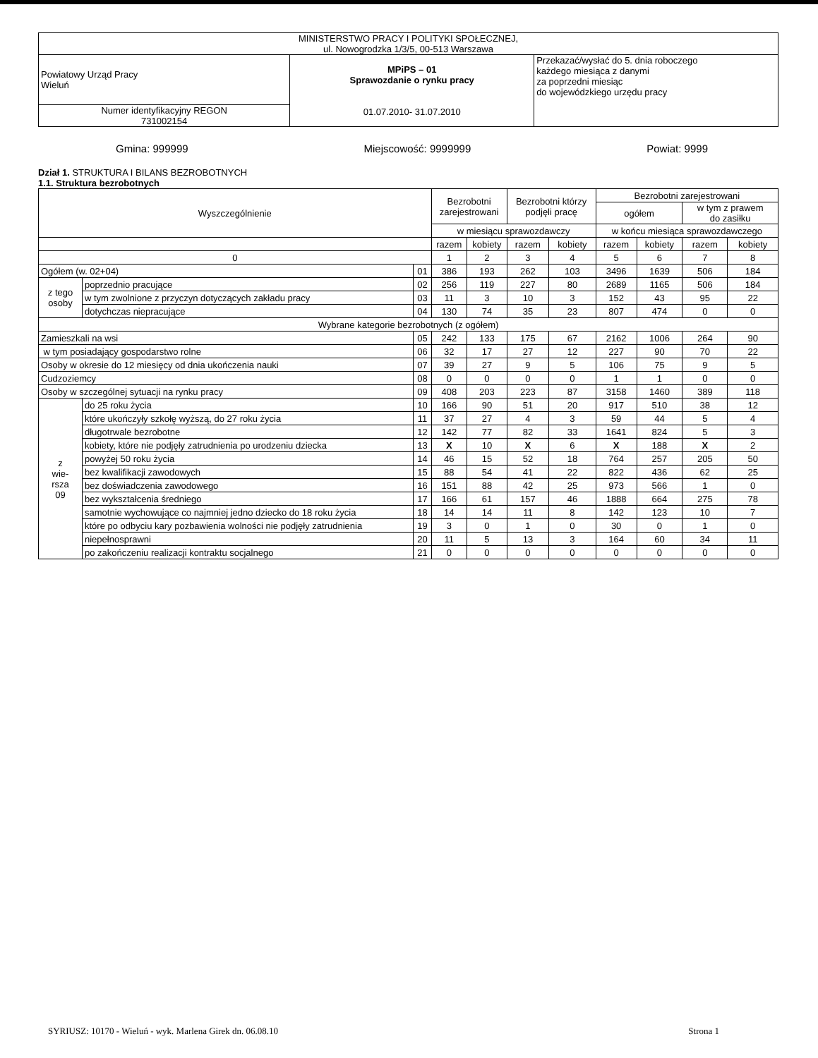| MINISTERSTWO PRACY I POLITYKI SPOŁECZNEJ, ul. Nowogrodzka 1/3/5, 00-513 Warszawa | | |
| Powiatowy Urząd Pracy Wieluń | MPiPS – 01 Sprawozdanie o rynku pracy 01.07.2010- 31.07.2010 | Przekazać/wysłać do 5. dnia roboczego każdego miesiąca z danymi za poprzedni miesiąc do wojewódzkiego urzędu pracy |
| Numer identyfikacyjny REGON 731002154 | | |
Gmina: 999999 Miejscowość: 9999999 Powiat: 9999
Dział 1. STRUKTURA I BILANS BEZROBOTNYCH
1.1. Struktura bezrobotnych
| Wyszczególnienie | | | Bezrobotni zarejestrowani | | Bezrobotni którzy podjęli pracę | | Bezrobotni zarejestrowani | | | |
| --- | --- | --- | --- | --- | --- | --- | --- | --- | --- | --- |
| | | | | | | | ogółem | | w tym z prawem do zasiłku | |
| | | | w miesiącu sprawozdawczy | | | | w końcu miesiąca sprawozdawczego | | | |
| | | | razem | kobiety | razem | kobiety | razem | kobiety | razem | kobiety |
| 0 | | | 1 | 2 | 3 | 4 | 5 | 6 | 7 | 8 |
| Ogółem (w. 02+04) | | 01 | 386 | 193 | 262 | 103 | 3496 | 1639 | 506 | 184 |
| z tego osoby | poprzednio pracujące | 02 | 256 | 119 | 227 | 80 | 2689 | 1165 | 506 | 184 |
| | w tym zwolnione z przyczyn dotyczących zakładu pracy | 03 | 11 | 3 | 10 | 3 | 152 | 43 | 95 | 22 |
| | dotychczas niepracujące | 04 | 130 | 74 | 35 | 23 | 807 | 474 | 0 | 0 |
| Wybrane kategorie bezrobotnych (z ogółem) | | | | | | | | | | |
| Zamieszkali na wsi | | 05 | 242 | 133 | 175 | 67 | 2162 | 1006 | 264 | 90 |
| w tym posiadający gospodarstwo rolne | | 06 | 32 | 17 | 27 | 12 | 227 | 90 | 70 | 22 |
| Osoby w okresie do 12 miesięcy od dnia ukończenia nauki | | 07 | 39 | 27 | 9 | 5 | 106 | 75 | 9 | 5 |
| Cudzoziemcy | | 08 | 0 | 0 | 0 | 0 | 1 | 1 | 0 | 0 |
| Osoby w szczególnej sytuacji na rynku pracy | | 09 | 408 | 203 | 223 | 87 | 3158 | 1460 | 389 | 118 |
| z wie- rsza 09 | do 25 roku życia | 10 | 166 | 90 | 51 | 20 | 917 | 510 | 38 | 12 |
| | które ukończyły szkołę wyższą, do 27 roku życia | 11 | 37 | 27 | 4 | 3 | 59 | 44 | 5 | 4 |
| | długotrwale bezrobotne | 12 | 142 | 77 | 82 | 33 | 1641 | 824 | 5 | 3 |
| | kobiety, które nie podjęły zatrudnienia po urodzeniu dziecka | 13 | X | 10 | X | 6 | X | 188 | X | 2 |
| | powyżej 50 roku życia | 14 | 46 | 15 | 52 | 18 | 764 | 257 | 205 | 50 |
| | bez kwalifikacji zawodowych | 15 | 88 | 54 | 41 | 22 | 822 | 436 | 62 | 25 |
| | bez doświadczenia zawodowego | 16 | 151 | 88 | 42 | 25 | 973 | 566 | 1 | 0 |
| | bez wykształcenia średniego | 17 | 166 | 61 | 157 | 46 | 1888 | 664 | 275 | 78 |
| | samotnie wychowujące co najmniej jedno dziecko do 18 roku życia | 18 | 14 | 14 | 11 | 8 | 142 | 123 | 10 | 7 |
| | które po odbyciu kary pozbawienia wolności nie podjęły zatrudnienia | 19 | 3 | 0 | 1 | 0 | 30 | 0 | 1 | 0 |
| | niepełnosprawni | 20 | 11 | 5 | 13 | 3 | 164 | 60 | 34 | 11 |
| | po zakończeniu realizacji kontraktu socjalnego | 21 | 0 | 0 | 0 | 0 | 0 | 0 | 0 | 0 |
SYRIUSZ: 10170 - Wieluń - wyk. Marlena Girek dn. 06.08.10 Strona 1